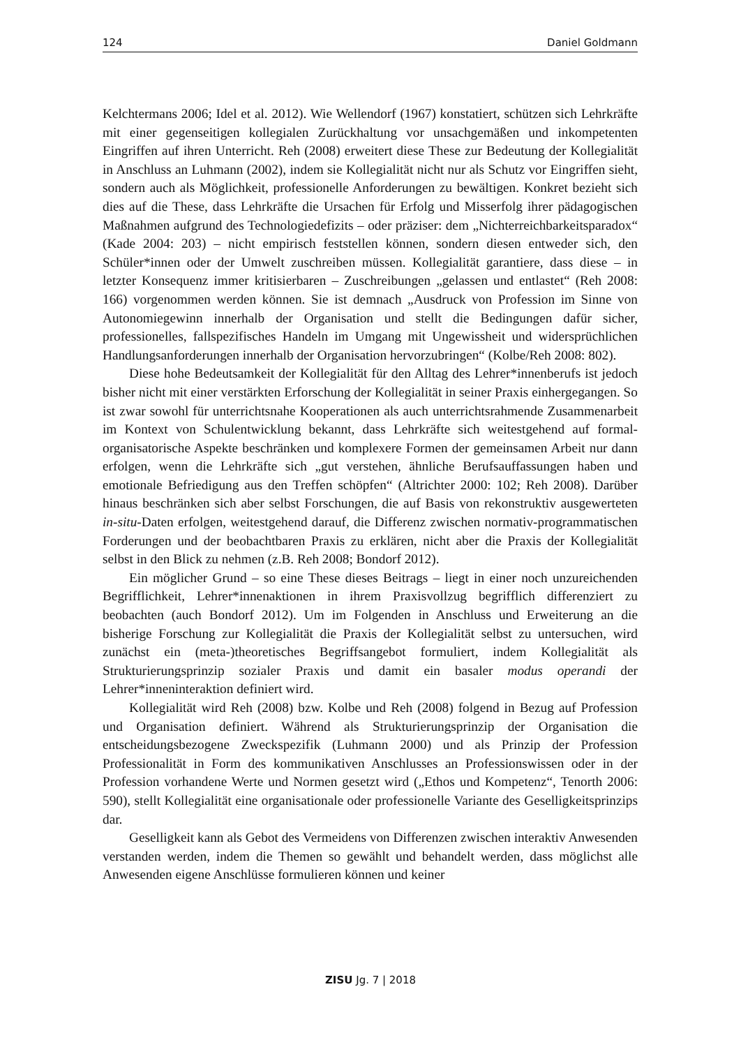124 Daniel Goldmann
Kelchtermans 2006; Idel et al. 2012). Wie Wellendorf (1967) konstatiert, schützen sich Lehrkräfte mit einer gegenseitigen kollegialen Zurückhaltung vor unsachgemäßen und inkompetenten Eingriffen auf ihren Unterricht. Reh (2008) erweitert diese These zur Bedeutung der Kollegialität in Anschluss an Luhmann (2002), indem sie Kollegialität nicht nur als Schutz vor Eingriffen sieht, sondern auch als Möglichkeit, professionelle Anforderungen zu bewältigen. Konkret bezieht sich dies auf die These, dass Lehrkräfte die Ursachen für Erfolg und Misserfolg ihrer pädagogischen Maßnahmen aufgrund des Technologiedefizits – oder präziser: dem „Nichterreichbarkeitsparadox“ (Kade 2004: 203) – nicht empirisch feststellen können, sondern diesen entweder sich, den Schüler*innen oder der Umwelt zuschreiben müssen. Kollegialität garantiere, dass diese – in letzter Konsequenz immer kritisierbaren – Zuschreibungen „gelassen und entlastet“ (Reh 2008: 166) vorgenommen werden können. Sie ist demnach „Ausdruck von Profession im Sinne von Autonomiegewinn innerhalb der Organisation und stellt die Bedingungen dafür sicher, professionelles, fallspezifisches Handeln im Umgang mit Ungewissheit und widersprüchlichen Handlungsanforderungen innerhalb der Organisation hervorzubringen“ (Kolbe/Reh 2008: 802).
Diese hohe Bedeutsamkeit der Kollegialität für den Alltag des Lehrer*innenberufs ist jedoch bisher nicht mit einer verstärkten Erforschung der Kollegialität in seiner Praxis einhergegangen. So ist zwar sowohl für unterrichtsnahe Kooperationen als auch unterrichtsrahmende Zusammenarbeit im Kontext von Schulentwicklung bekannt, dass Lehrkräfte sich weitestgehend auf formal-organisatorische Aspekte beschränken und komplexere Formen der gemeinsamen Arbeit nur dann erfolgen, wenn die Lehrkräfte sich „gut verstehen, ähnliche Berufsauffassungen haben und emotionale Befriedigung aus den Treffen schöpfen“ (Altrichter 2000: 102; Reh 2008). Darüber hinaus beschränken sich aber selbst Forschungen, die auf Basis von rekonstruktiv ausgewerteten in-situ-Daten erfolgen, weitestgehend darauf, die Differenz zwischen normativ-programmatischen Forderungen und der beobachtbaren Praxis zu erklären, nicht aber die Praxis der Kollegialität selbst in den Blick zu nehmen (z.B. Reh 2008; Bondorf 2012).
Ein möglicher Grund – so eine These dieses Beitrags – liegt in einer noch unzureichenden Begrifflichkeit, Lehrer*innenaktionen in ihrem Praxisvollzug begrifflich differenziert zu beobachten (auch Bondorf 2012). Um im Folgenden in Anschluss und Erweiterung an die bisherige Forschung zur Kollegialität die Praxis der Kollegialität selbst zu untersuchen, wird zunächst ein (meta-)theoretisches Begriffsangebot formuliert, indem Kollegialität als Strukturierungsprinzip sozialer Praxis und damit ein basaler modus operandi der Lehrer*inneninteraktion definiert wird.
Kollegialität wird Reh (2008) bzw. Kolbe und Reh (2008) folgend in Bezug auf Profession und Organisation definiert. Während als Strukturierungsprinzip der Organisation die entscheidungsbezogene Zweckspezifik (Luhmann 2000) und als Prinzip der Profession Professionalität in Form des kommunikativen Anschlusses an Professionswissen oder in der Profession vorhandene Werte und Normen gesetzt wird („Ethos und Kompetenz“, Tenorth 2006: 590), stellt Kollegialität eine organisationale oder professionelle Variante des Geselligkeitsprinzips dar.
Geselligkeit kann als Gebot des Vermeidens von Differenzen zwischen interaktiv Anwesenden verstanden werden, indem die Themen so gewählt und behandelt werden, dass möglichst alle Anwesenden eigene Anschlüsse formulieren können und keiner
ZISU Jg. 7 | 2018